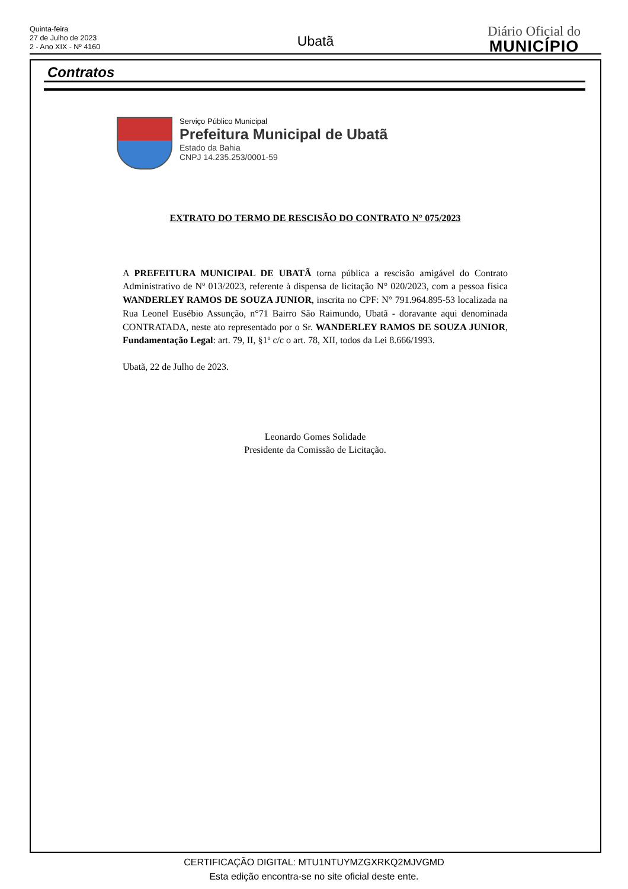Quinta-feira
27 de Julho de 2023
2 - Ano XIX - Nº 4160
Ubatã
Diário Oficial do
MUNICÍPIO
Contratos
Serviço Público Municipal
Prefeitura Municipal de Ubatã
Estado da Bahia
CNPJ 14.235.253/0001-59
EXTRATO DO TERMO DE RESCISÃO DO CONTRATO N° 075/2023
A PREFEITURA MUNICIPAL DE UBATÃ torna pública a rescisão amigável do Contrato Administrativo de Nº 013/2023, referente à dispensa de licitação N° 020/2023, com a pessoa física WANDERLEY RAMOS DE SOUZA JUNIOR, inscrita no CPF: N° 791.964.895-53 localizada na Rua Leonel Eusébio Assunção, n°71 Bairro São Raimundo, Ubatã - doravante aqui denominada CONTRATADA, neste ato representado por o Sr. WANDERLEY RAMOS DE SOUZA JUNIOR, Fundamentação Legal: art. 79, II, §1º c/c o art. 78, XII, todos da Lei 8.666/1993.
Ubatã, 22 de Julho de 2023.
Leonardo Gomes Solidade
Presidente da Comissão de Licitação.
CERTIFICAÇÃO DIGITAL: MTU1NTUYMZGXRKQ2MJVGMD
Esta edição encontra-se no site oficial deste ente.